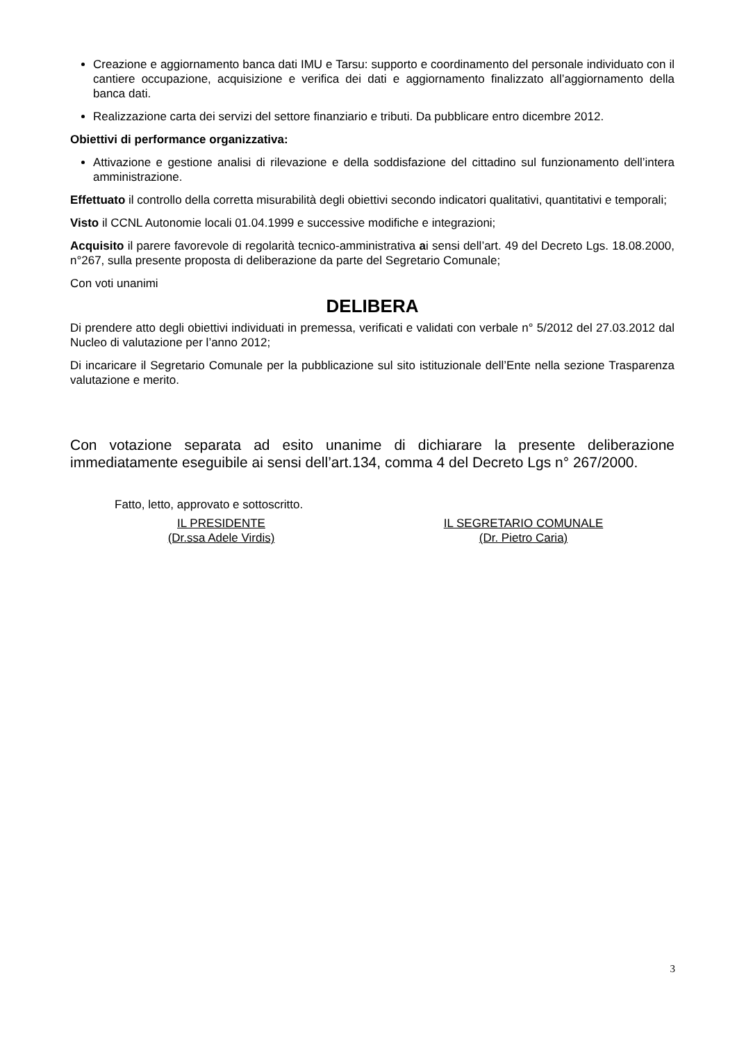Creazione e aggiornamento banca dati IMU e Tarsu: supporto e coordinamento del personale individuato con il cantiere occupazione, acquisizione e verifica dei dati e aggiornamento finalizzato all’aggiornamento della banca dati.
Realizzazione carta dei servizi del settore finanziario e tributi. Da pubblicare entro dicembre 2012.
Obiettivi di performance organizzativa:
Attivazione e gestione analisi di rilevazione e della soddisfazione del cittadino sul funzionamento dell’intera amministrazione.
Effettuato il controllo della corretta misurabilità degli obiettivi secondo indicatori qualitativi, quantitativi e temporali;
Visto il CCNL Autonomie locali 01.04.1999 e successive modifiche e integrazioni;
Acquisito il parere favorevole di regolarità tecnico-amministrativa ai sensi dell’art. 49 del Decreto Lgs. 18.08.2000, n°267, sulla presente proposta di deliberazione da parte del Segretario Comunale;
Con voti unanimi
DELIBERA
Di prendere atto degli obiettivi individuati in premessa, verificati e validati con verbale n° 5/2012 del 27.03.2012 dal Nucleo di valutazione per l’anno 2012;
Di incaricare il Segretario Comunale per la pubblicazione sul sito istituzionale dell’Ente nella sezione Trasparenza valutazione e merito.
Con votazione separata ad esito unanime di dichiarare la presente deliberazione immediatamente eseguibile ai sensi dell’art.134, comma 4 del Decreto Lgs n° 267/2000.
Fatto, letto, approvato e sottoscritto.
IL PRESIDENTE
(Dr.ssa Adele Virdis)
IL SEGRETARIO COMUNALE
(Dr. Pietro Caria)
3